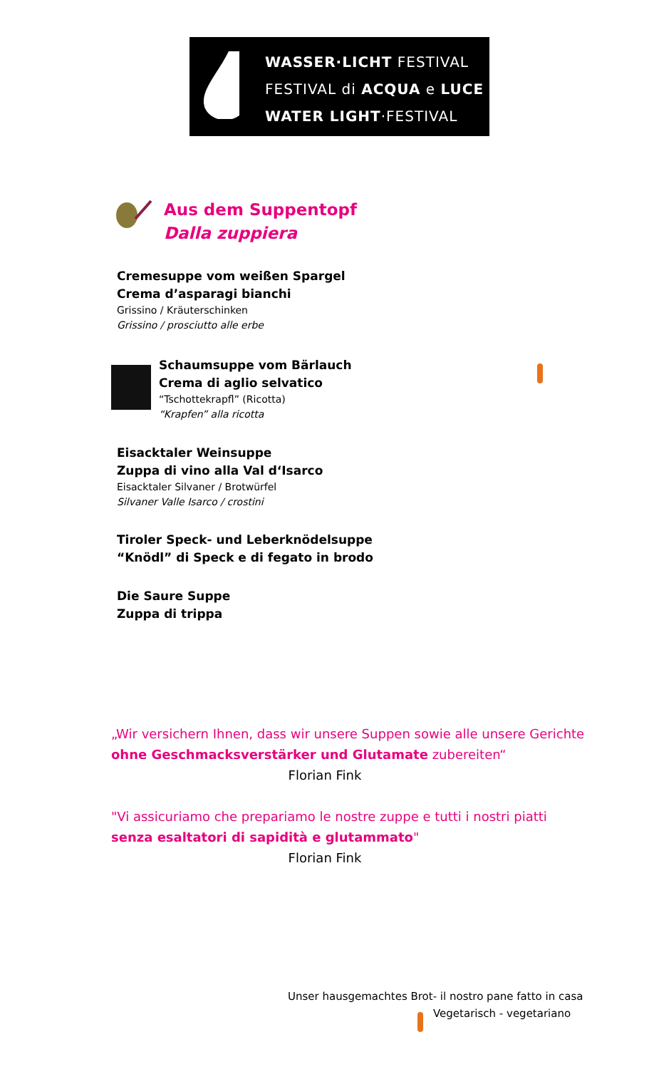WASSER·LICHT FESTIVAL
FESTIVAL di ACQUA e LUCE
WATER LIGHT·FESTIVAL
Aus dem Suppentopf
Dalla zuppiera
Cremesuppe vom weißen Spargel
Crema d’asparagi bianchi
Grissino / Kräuterschinken
Grissino / prosciutto alle erbe
Schaumsuppe vom Bärlauch
Crema di aglio selvatico
“Tschottekrapfl” (Ricotta)
“Krapfen” alla ricotta
Eisacktaler Weinsuppe
Zuppa di vino alla Val d‘Isarco
Eisacktaler Silvaner / Brotwürfel
Silvaner Valle Isarco / crostini
Tiroler Speck- und Leberknödelsuppe
“Knödl” di Speck e di fegato in brodo
Die Saure Suppe
Zuppa di trippa
„Wir versichern Ihnen, dass wir unsere Suppen sowie alle unsere Gerichte
ohne Geschmacksverstärker und Glutamate zubereiten“
Florian Fink
"Vi assicuriamo che prepariamo le nostre zuppe e tutti i nostri piatti
senza esaltatori di sapidità e glutammato"
Florian Fink
Unser hausgemachtes Brot- il nostro pane fatto in casa
Vegetarisch - vegetariano